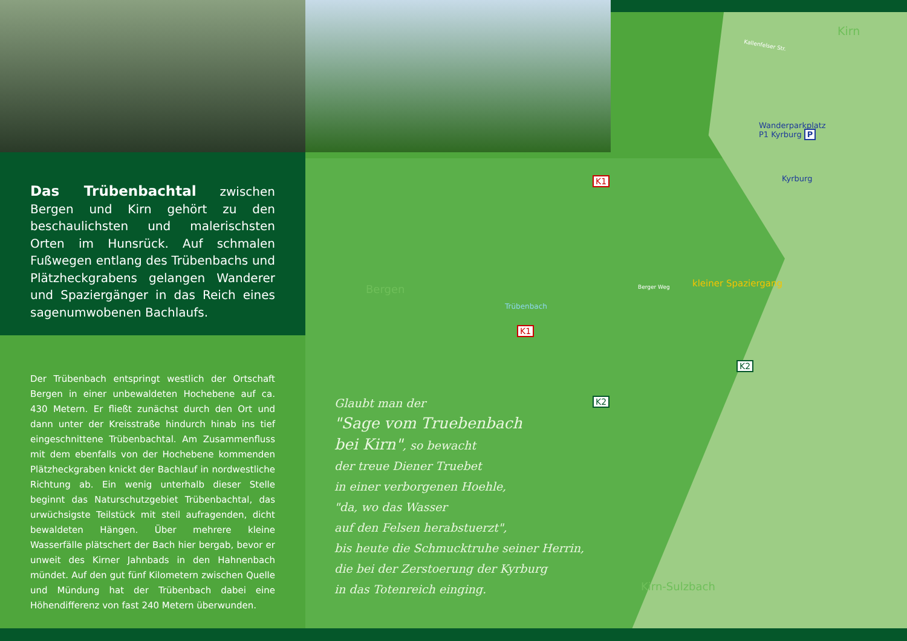Das Trübenbachtal zwischen Bergen und Kirn gehört zu den beschaulichsten und malerischsten Orten im Hunsrück. Auf schmalen Fußwegen entlang des Trübenbachs und Plätzheckgrabens gelangen Wanderer und Spaziergänger in das Reich eines sagenumwobenen Bachlaufs.
Der Trübenbach entspringt westlich der Ortschaft Bergen in einer unbewaldeten Hochebene auf ca. 430 Metern. Er fließt zunächst durch den Ort und dann unter der Kreisstraße hindurch hinab ins tief eingeschnittene Trübenbachtal. Am Zusammenfluss mit dem ebenfalls von der Hochebene kommenden Plätzheckgraben knickt der Bachlauf in nordwestliche Richtung ab. Ein wenig unterhalb dieser Stelle beginnt das Naturschutzgebiet Trübenbachtal, das urwüchsigste Teilstück mit steil aufragenden, dicht bewaldeten Hängen. Über mehrere kleine Wasserfälle plätschert der Bach hier bergab, bevor er unweit des Kirner Jahnbads in den Hahnenbach mündet. Auf den gut fünf Kilometern zwischen Quelle und Mündung hat der Trübenbach dabei eine Höhendifferenz von fast 240 Metern überwunden.
Kirn
Kallenfelser Str.
Wanderparkplatz
P1 Kyrburg P
Kyrburg
K1
Bergen
Trübenbach
K1
Berger Weg kleiner Spaziergang
K2
K2
Kirn-Sulzbach
Glaubt man der
"Sage vom Truebenbach
bei Kirn", so bewacht
der treue Diener Truebet
in einer verborgenen Hoehle,
"da, wo das Wasser
auf den Felsen herabstuerzt",
bis heute die Schmucktruhe seiner Herrin,
die bei der Zerstoerung der Kyrburg
in das Totenreich einging.